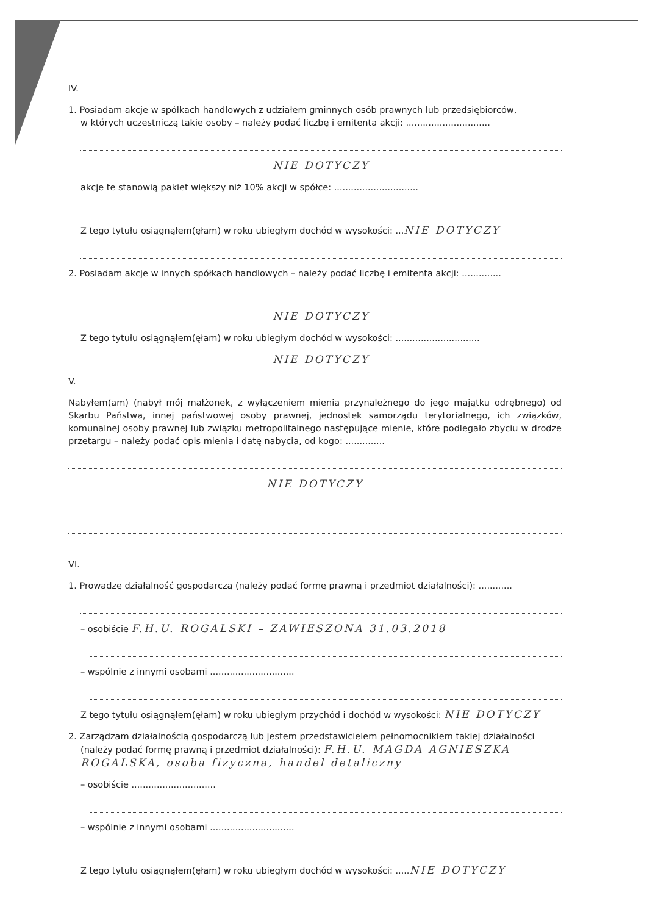IV.
1. Posiadam akcje w spółkach handlowych z udziałem gminnych osób prawnych lub przedsiębiorców,
w których uczestniczą takie osoby – należy podać liczbę i emitenta akcji: ..............................
NIE DOTYCZY
akcje te stanowią pakiet większy niż 10% akcji w spółce: ..............................
Z tego tytułu osiągnąłem(ęłam) w roku ubiegłym dochód w wysokości: ...NIE DOTYCZY
2. Posiadam akcje w innych spółkach handlowych – należy podać liczbę i emitenta akcji: ..............
NIE DOTYCZY
Z tego tytułu osiągnąłem(ęłam) w roku ubiegłym dochód w wysokości: ..............................
NIE DOTYCZY
V.
Nabyłem(am) (nabył mój małżonek, z wyłączeniem mienia przynależnego do jego majątku odrębnego) od Skarbu Państwa, innej państwowej osoby prawnej, jednostek samorządu terytorialnego, ich związków, komunalnej osoby prawnej lub związku metropolitalnego następujące mienie, które podlegało zbyciu w drodze przetargu – należy podać opis mienia i datę nabycia, od kogo: ..............
NIE DOTYCZY
VI.
1. Prowadzę działalność gospodarczą (należy podać formę prawną i przedmiot działalności): ............
– osobiście F.H.U. ROGALSKI – ZAWIESZONA 31.03.2018
– wspólnie z innymi osobami ..............................
Z tego tytułu osiągnąłem(ęłam) w roku ubiegłym przychód i dochód w wysokości: NIE DOTYCZY
2. Zarządzam działalnością gospodarczą lub jestem przedstawicielem pełnomocnikiem takiej działalności
(należy podać formę prawną i przedmiot działalności): F.H.U. MAGDA AGNIESZKA
ROGALSKA, osoba fizyczna, handel detaliczny
– osobiście ..............................
– wspólnie z innymi osobami ..............................
Z tego tytułu osiągnąłem(ęłam) w roku ubiegłym dochód w wysokości: .....NIE DOTYCZY